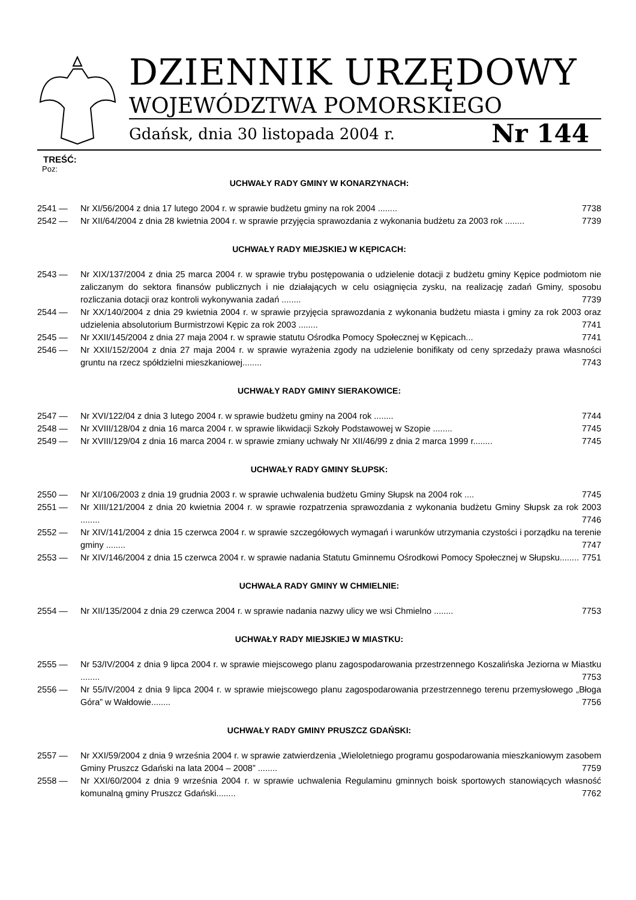DZIENNIK URZĘDOWY
WOJEWÓDZTWA POMORSKIEGO
Gdańsk, dnia 30 listopada 2004 r. Nr 144
TREŚĆ:
Poz:
UCHWAŁY RADY GMINY W KONARZYNACH:
2541 — Nr XI/56/2004 z dnia 17 lutego 2004 r. w sprawie budżetu gminy na rok 2004 ........ 7738
2542 — Nr XII/64/2004 z dnia 28 kwietnia 2004 r. w sprawie przyjęcia sprawozdania z wykonania budżetu za 2003 rok ........ 7739
UCHWAŁY RADY MIEJSKIEJ W KĘPICACH:
2543 — Nr XIX/137/2004 z dnia 25 marca 2004 r. w sprawie trybu postępowania o udzielenie dotacji z budżetu gminy Kępice podmiotom nie zaliczanym do sektora finansów publicznych i nie działających w celu osiągnięcia zysku, na realizację zadań Gminy, sposobu rozliczania dotacji oraz kontroli wykonywania zadań ........ 7739
2544 — Nr XX/140/2004 z dnia 29 kwietnia 2004 r. w sprawie przyjęcia sprawozdania z wykonania budżetu miasta i gminy za rok 2003 oraz udzielenia absolutorium Burmistrzowi Kępic za rok 2003 ........ 7741
2545 — Nr XXII/145/2004 z dnia 27 maja 2004 r. w sprawie statutu Ośrodka Pomocy Społecznej w Kępicach... 7741
2546 — Nr XXII/152/2004 z dnia 27 maja 2004 r. w sprawie wyrażenia zgody na udzielenie bonifikaty od ceny sprzedaży prawa własności gruntu na rzecz spółdzielni mieszkaniowej........ 7743
UCHWAŁY RADY GMINY SIERAKOWICE:
2547 — Nr XVI/122/04 z dnia 3 lutego 2004 r. w sprawie budżetu gminy na 2004 rok ........ 7744
2548 — Nr XVIII/128/04 z dnia 16 marca 2004 r. w sprawie likwidacji Szkoły Podstawowej w Szopie ........ 7745
2549 — Nr XVIII/129/04 z dnia 16 marca 2004 r. w sprawie zmiany uchwały Nr XII/46/99 z dnia 2 marca 1999 r........ 7745
UCHWAŁY RADY GMINY SŁUPSK:
2550 — Nr XI/106/2003 z dnia 19 grudnia 2003 r. w sprawie uchwalenia budżetu Gminy Słupsk na 2004 rok .... 7745
2551 — Nr XIII/121/2004 z dnia 20 kwietnia 2004 r. w sprawie rozpatrzenia sprawozdania z wykonania budżetu Gminy Słupsk za rok 2003 ........ 7746
2552 — Nr XIV/141/2004 z dnia 15 czerwca 2004 r. w sprawie szczegółowych wymagań i warunków utrzymania czystości i porządku na terenie gminy ........ 7747
2553 — Nr XIV/146/2004 z dnia 15 czerwca 2004 r. w sprawie nadania Statutu Gminnemu Ośrodkowi Pomocy Społecznej w Słupsku........ 7751
UCHWAŁA RADY GMINY W CHMIELNIE:
2554 — Nr XII/135/2004 z dnia 29 czerwca 2004 r. w sprawie nadania nazwy ulicy we wsi Chmielno ........ 7753
UCHWAŁY RADY MIEJSKIEJ W MIASTKU:
2555 — Nr 53/IV/2004 z dnia 9 lipca 2004 r. w sprawie miejscowego planu zagospodarowania przestrzennego Koszalińska Jeziorna w Miastku ........ 7753
2556 — Nr 55/IV/2004 z dnia 9 lipca 2004 r. w sprawie miejscowego planu zagospodarowania przestrzennego terenu przemysłowego „Błoga Góra” w Wałdowie........ 7756
UCHWAŁY RADY GMINY PRUSZCZ GDAŃSKI:
2557 — Nr XXI/59/2004 z dnia 9 września 2004 r. w sprawie zatwierdzenia „Wieloletniego programu gospodarowania mieszkaniowym zasobem Gminy Pruszcz Gdański na lata 2004 – 2008” ........ 7759
2558 — Nr XXI/60/2004 z dnia 9 września 2004 r. w sprawie uchwalenia Regulaminu gminnych boisk sportowych stanowiących własność komunalną gminy Pruszcz Gdański........ 7762